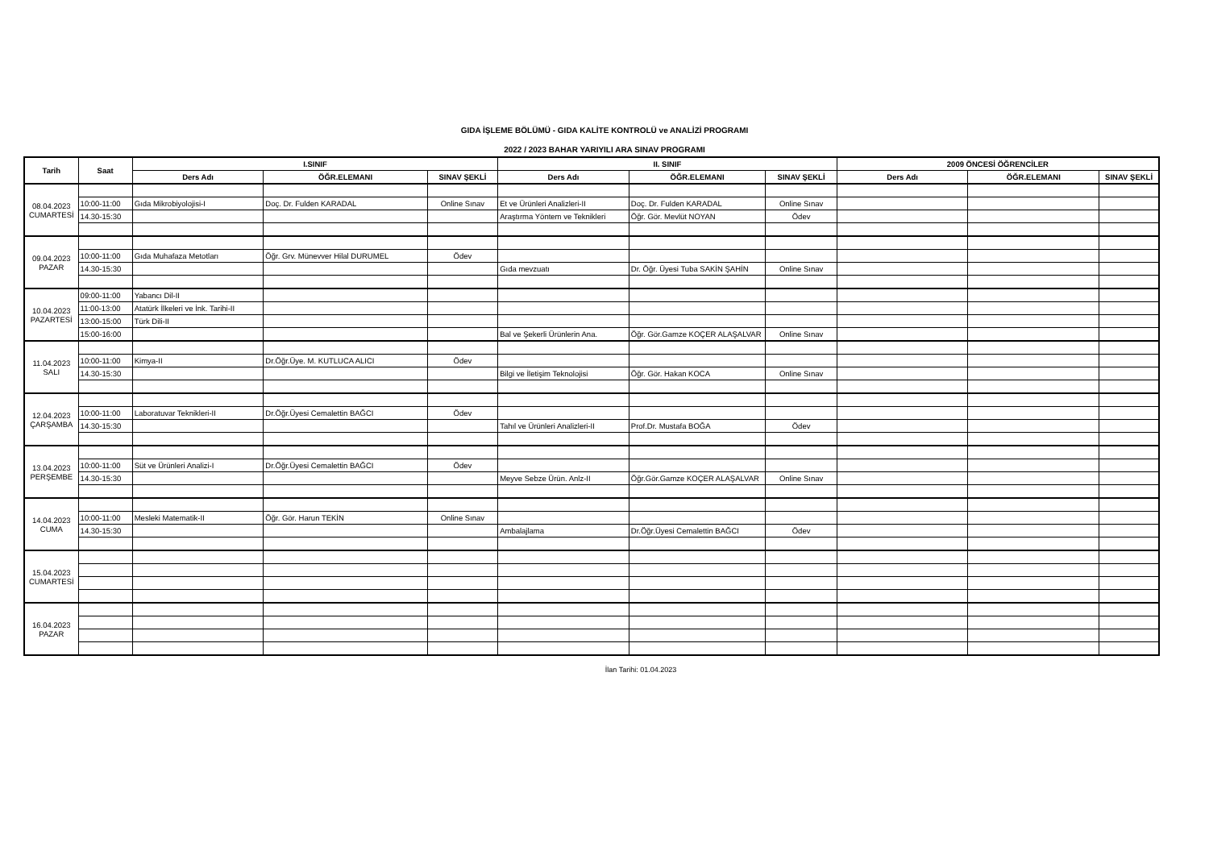GIDA İŞLEME BÖLÜMÜ - GIDA KALİTE KONTROLÜ ve ANALİZİ PROGRAMI
2022 / 2023 BAHAR YARIYILI ARA SINAV PROGRAMI
| Tarih | Saat | I.SINIF | | | II. SINIF | | | 2009 ÖNCESİ ÖĞRENCİLER | | |
| --- | --- | --- | --- | --- | --- | --- | --- | --- | --- | --- |
| | | Ders Adı | ÖĞR.ELEMANI | SINAV ŞEKLİ | Ders Adı | ÖĞR.ELEMANI | SINAV ŞEKLİ | Ders Adı | ÖĞR.ELEMANI | SINAV ŞEKLİ |
| 08.04.2023 CUMARTESİ | | | | | | | | | | |
| | 10:00-11:00 | Gıda Mikrobiyolojisi-I | Doç. Dr. Fulden KARADAL | Online Sınav | Et ve Ürünleri Analizleri-II | Doç. Dr. Fulden KARADAL | Online Sınav | | | |
| | 14.30-15:30 | | | | Araştırma Yöntem ve Teknikleri | Öğr. Gör. Mevlüt NOYAN | Ödev | | | |
| 09.04.2023 PAZAR | | | | | | | | | | |
| | 10:00-11:00 | Gıda Muhafaza Metotları | Öğr. Grv. Münevver Hilal DURUMEL | Ödev | | | | | | |
| | 14.30-15:30 | | | | Gıda mevzuatı | Dr. Öğr. Üyesi Tuba SAKİN ŞAHİN | Online Sınav | | | |
| 10.04.2023 PAZARTESİ | 09:00-11:00 | Yabancı Dil-II | | | | | | | | |
| | 11:00-13:00 | Atatürk İlkeleri ve İnk. Tarihi-II | | | | | | | | |
| | 13:00-15:00 | Türk Dili-II | | | | | | | | |
| | 15:00-16:00 | | | | Bal ve Şekerli Ürünlerin Ana. | Öğr. Gör.Gamze KOÇER ALAŞALVAR | Online Sınav | | | |
| 11.04.2023 SALI | | | | | | | | | | |
| | 10:00-11:00 | Kimya-II | Dr.Öğr.Üye. M. KUTLUCA ALICI | Ödev | | | | | | |
| | 14.30-15:30 | | | | Bilgi ve İletişim Teknolojisi | Öğr. Gör. Hakan KOCA | Online Sınav | | | |
| 12.04.2023 ÇARŞAMBA | | | | | | | | | | |
| | 10:00-11:00 | Laboratuvar Teknikleri-II | Dr.Öğr.Üyesi Cemalettin BAĞCI | Ödev | | | | | | |
| | 14.30-15:30 | | | | Tahıl ve Ürünleri Analizleri-II | Prof.Dr. Mustafa BOĞA | Ödev | | | |
| 13.04.2023 PERŞEMBE | | | | | | | | | | |
| | 10:00-11:00 | Süt ve Ürünleri Analizi-I | Dr.Öğr.Üyesi Cemalettin BAĞCI | Ödev | | | | | | |
| | 14.30-15:30 | | | | Meyve Sebze Ürün. Anlz-II | Öğr.Gör.Gamze KOÇER ALAŞALVAR | Online Sınav | | | |
| 14.04.2023 CUMA | | | | | | | | | | |
| | 10:00-11:00 | Mesleki Matematik-II | Öğr. Gör. Harun TEKİN | Online Sınav | | | | | | |
| | 14.30-15:30 | | | | Ambalajlama | Dr.Öğr.Üyesi Cemalettin BAĞCI | Ödev | | | |
| 15.04.2023 CUMARTESİ | | | | | | | | | | |
| 16.04.2023 PAZAR | | | | | | | | | | |
İlan Tarihi: 01.04.2023